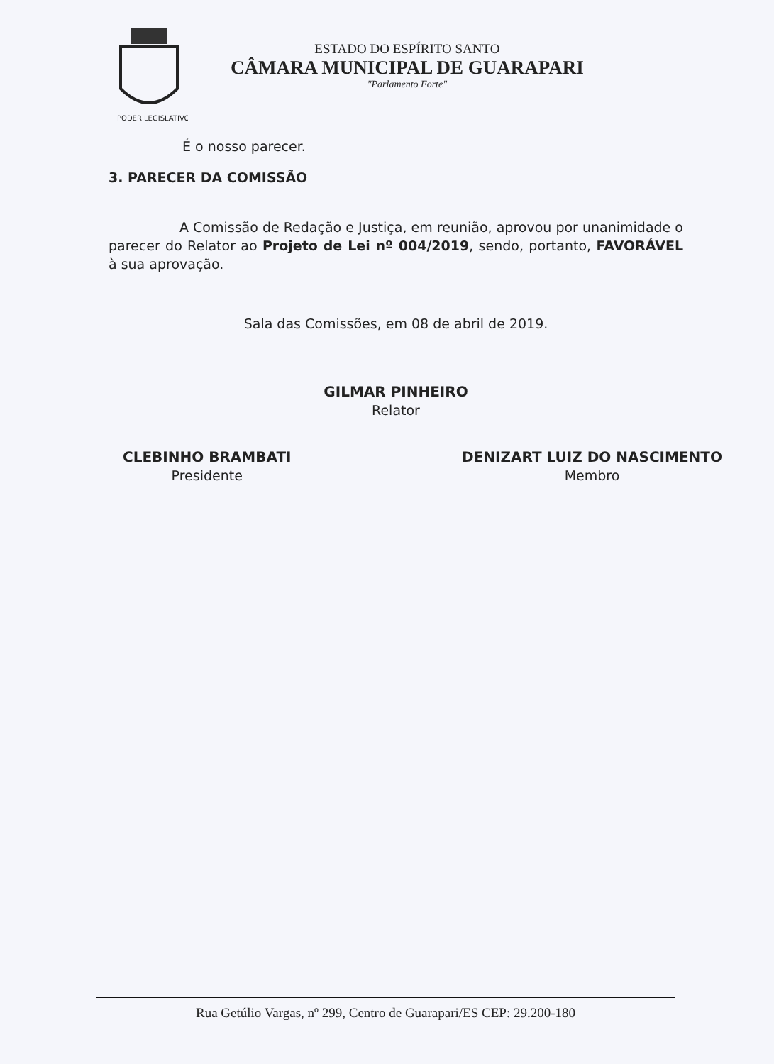PODER LEGISLATIVO
ESTADO DO ESPÍRITO SANTO
CÂMARA MUNICIPAL DE GUARAPARI
"Parlamento Forte"
É o nosso parecer.
3. PARECER DA COMISSÃO
A Comissão de Redação e Justiça, em reunião, aprovou por unanimidade o parecer do Relator ao Projeto de Lei nº 004/2019, sendo, portanto, FAVORÁVEL à sua aprovação.
Sala das Comissões, em 08 de abril de 2019.
GILMAR PINHEIRO
Relator
CLEBINHO BRAMBATI
Presidente
DENIZART LUIZ DO NASCIMENTO
Membro
Rua Getúlio Vargas, nº 299, Centro de Guarapari/ES CEP: 29.200-180